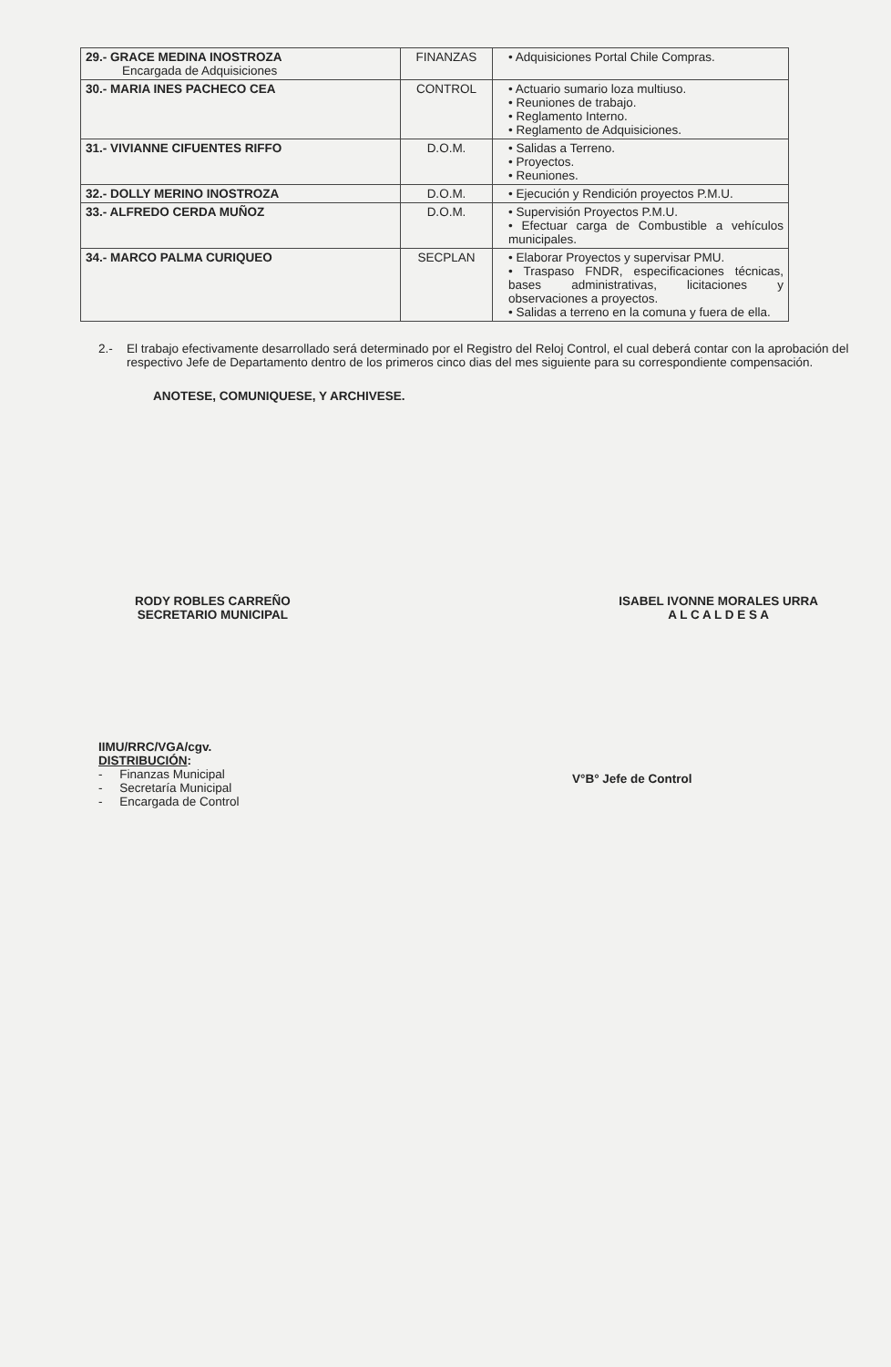| 29.- GRACE MEDINA INOSTROZA Encargada de Adquisiciones | FINANZAS | • Adquisiciones Portal Chile Compras. |
| 30.- MARIA INES PACHECO CEA | CONTROL | • Actuario sumario loza multiuso. • Reuniones de trabajo. • Reglamento Interno. • Reglamento de Adquisiciones. |
| 31.- VIVIANNE CIFUENTES RIFFO | D.O.M. | • Salidas a Terreno. • Proyectos. • Reuniones. |
| 32.- DOLLY MERINO INOSTROZA | D.O.M. | • Ejecución y Rendición proyectos P.M.U. |
| 33.- ALFREDO CERDA MUÑOZ | D.O.M. | • Supervisión Proyectos P.M.U. • Efectuar carga de Combustible a vehículos municipales. |
| 34.- MARCO PALMA CURIQUEO | SECPLAN | • Elaborar Proyectos y supervisar PMU. • Traspaso FNDR, especificaciones técnicas, bases administrativas, licitaciones y observaciones a proyectos. • Salidas a terreno en la comuna y fuera de ella. |
2.- El trabajo efectivamente desarrollado será determinado por el Registro del Reloj Control, el cual deberá contar con la aprobación del respectivo Jefe de Departamento dentro de los primeros cinco dias del mes siguiente para su correspondiente compensación.
ANOTESE, COMUNIQUESE, Y ARCHIVESE.
RODY ROBLES CARREÑO
SECRETARIO MUNICIPAL
ISABEL IVONNE MORALES URRA
A L C A L D E S A
IIMU/RRC/VGA/cgv.
DISTRIBUCIÓN:
- Finanzas Municipal
- Secretaría Municipal
- Encargada de Control
V°B° Jefe de Control